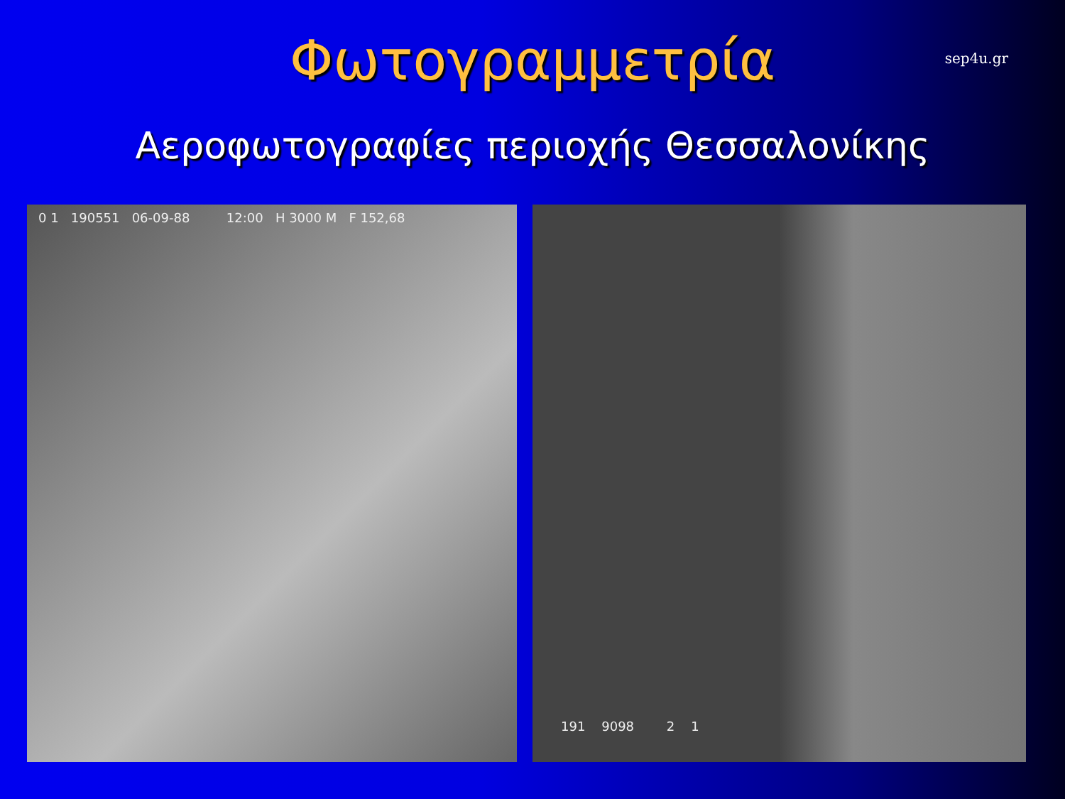Φωτογραμμετρία
sep4u.gr
Αεροφωτογραφίες περιοχής Θεσσαλονίκης
0 1 190551 06-09-88 12:00 H 3000 M F 152,68
191 9098 2 1